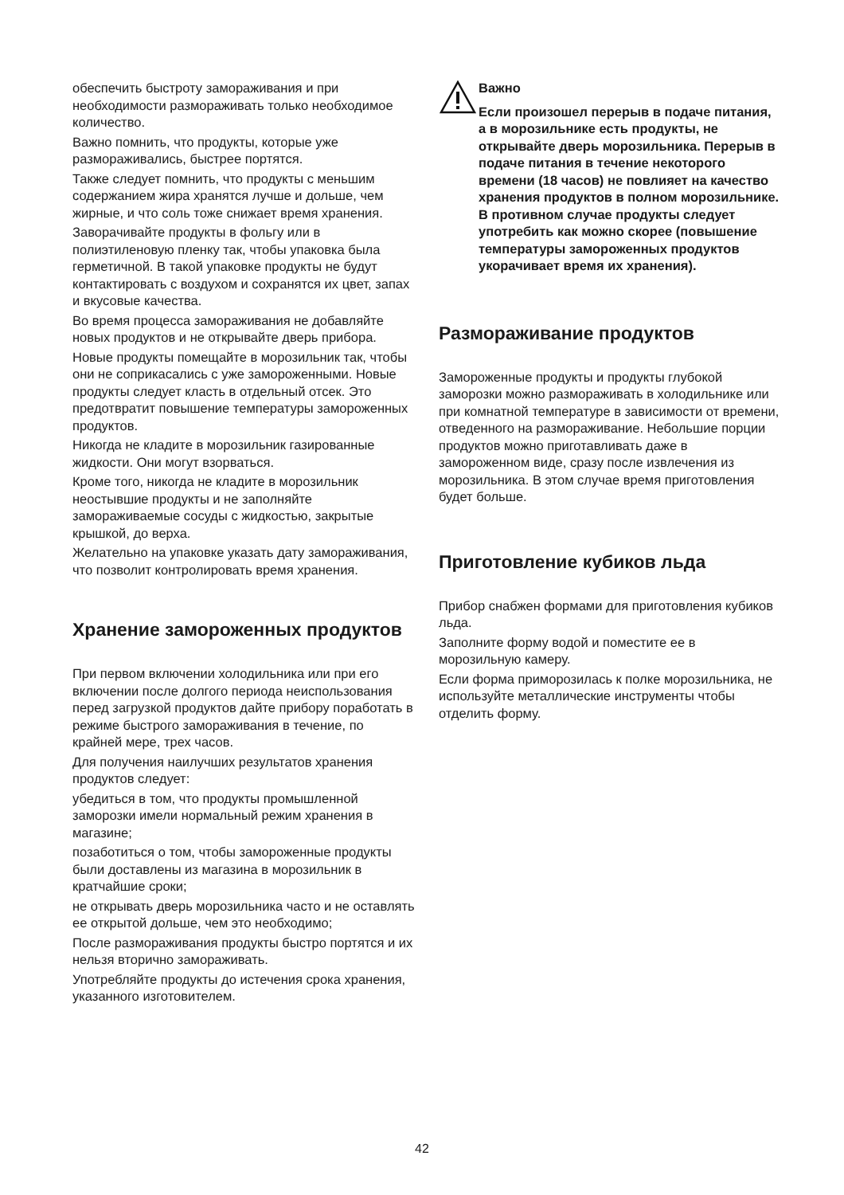обеспечить быстроту замораживания и при необходимости размораживать только необходимое количество.
Важно помнить, что продукты, которые уже размораживались, быстрее портятся.
Также следует помнить, что продукты с меньшим содержанием жира хранятся лучше и дольше, чем жирные, и что соль тоже снижает время хранения.
Заворачивайте продукты в фольгу или в полиэтиленовую пленку так, чтобы упаковка была герметичной. В такой упаковке продукты не будут контактировать с воздухом и сохранятся их цвет, запах и вкусовые качества.
Во время процесса замораживания не добавляйте новых продуктов и не открывайте дверь прибора.
Новые продукты помещайте в морозильник так, чтобы они не соприкасались с уже замороженными. Новые продукты следует класть в отдельный отсек. Это предотвратит повышение температуры замороженных продуктов.
Никогда не кладите в морозильник газированные жидкости. Они могут взорваться.
Кроме того, никогда не кладите в морозильник неостывшие продукты и не заполняйте замораживаемые сосуды с жидкостью, закрытые крышкой, до верха.
Желательно на упаковке указать дату замораживания, что позволит контролировать время хранения.
Хранение замороженных продуктов
При первом включении холодильника или при его включении после долгого периода неиспользования перед загрузкой продуктов дайте прибору поработать в режиме быстрого замораживания в течение, по крайней мере, трех часов.
Для получения наилучших результатов хранения продуктов следует:
убедиться в том, что продукты промышленной заморозки имели нормальный режим хранения в магазине;
позаботиться о том, чтобы замороженные продукты были доставлены из магазина в морозильник в кратчайшие сроки;
не открывать дверь морозильника часто и не оставлять ее открытой дольше, чем это необходимо;
После размораживания продукты быстро портятся и их нельзя вторично замораживать.
Употребляйте продукты до истечения срока хранения, указанного изготовителем.
Важно
Если произошел перерыв в подаче питания, а в морозильнике есть продукты, не открывайте дверь морозильника. Перерыв в подаче питания в течение некоторого времени (18 часов) не повлияет на качество хранения продуктов в полном морозильнике. В противном случае продукты следует употребить как можно скорее (повышение температуры замороженных продуктов укорачивает время их хранения).
Размораживание продуктов
Замороженные продукты и продукты глубокой заморозки можно размораживать в холодильнике или при комнатной температуре в зависимости от времени, отведенного на размораживание. Небольшие порции продуктов можно приготавливать даже в замороженном виде, сразу после извлечения из морозильника. В этом случае время приготовления будет больше.
Приготовление кубиков льда
Прибор снабжен формами для приготовления кубиков льда.
Заполните форму водой и поместите ее в морозильную камеру.
Если форма приморозилась к полке морозильника, не используйте металлические инструменты чтобы отделить форму.
42